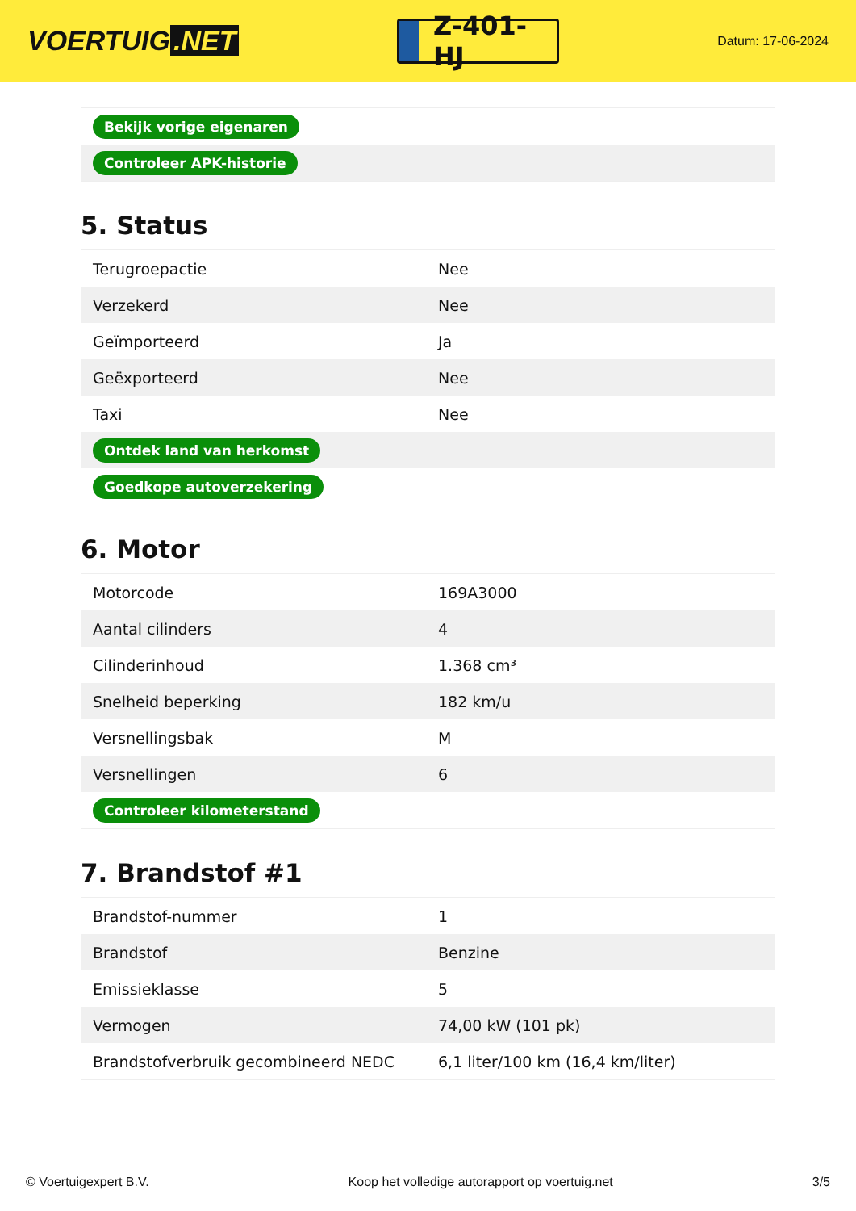VOERTUIG.NET
Z-401-HJ
Datum: 17-06-2024
| Bekijk vorige eigenaren |
| Controleer APK-historie |
5. Status
| Terugroepactie | Nee |
| Verzekerd | Nee |
| Geïmporteerd | Ja |
| Geëxporteerd | Nee |
| Taxi | Nee |
| Ontdek land van herkomst | |
| Goedkope autoverzekering | |
6. Motor
| Motorcode | 169A3000 |
| Aantal cilinders | 4 |
| Cilinderinhoud | 1.368 cm³ |
| Snelheid beperking | 182 km/u |
| Versnellingsbak | M |
| Versnellingen | 6 |
| Controleer kilometerstand | |
7. Brandstof #1
| Brandstof-nummer | 1 |
| Brandstof | Benzine |
| Emissieklasse | 5 |
| Vermogen | 74,00 kW (101 pk) |
| Brandstofverbruik gecombineerd NEDC | 6,1 liter/100 km (16,4 km/liter) |
© Voertuigexpert B.V. Koop het volledige autorapport op voertuig.net 3/5